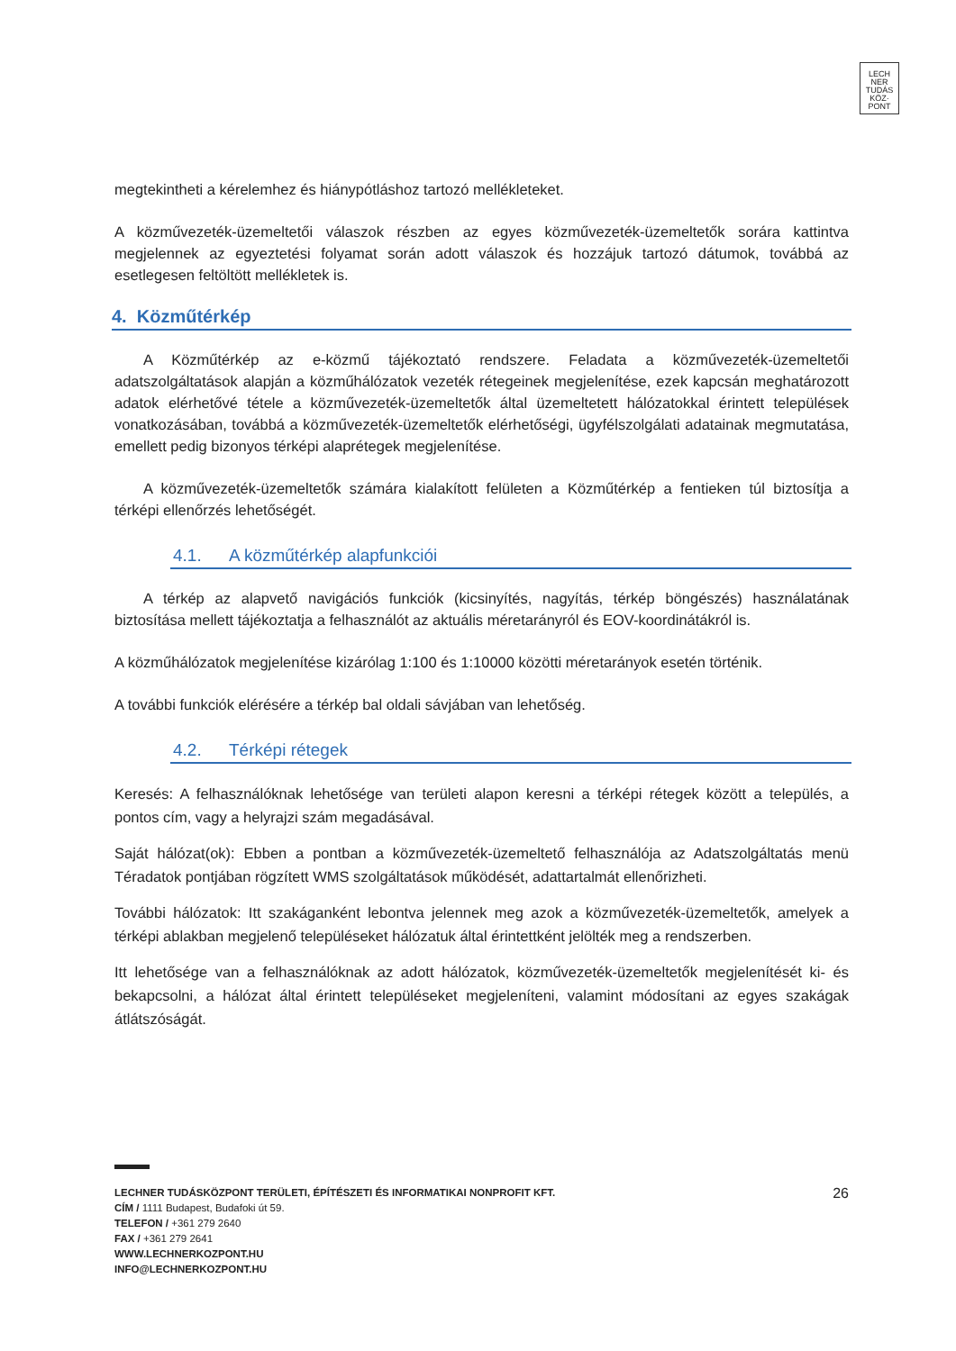LECH
NER
TUDÁS
KÖZ·
PONT
megtekintheti a kérelemhez és hiánypótláshoz tartozó mellékleteket.
A közművezeték-üzemeltetői válaszok részben az egyes közművezeték-üzemeltetők sorára kattintva megjelennek az egyeztetési folyamat során adott válaszok és hozzájuk tartozó dátumok, továbbá az esetlegesen feltöltött mellékletek is.
4. Közműtérkép
A Közműtérkép az e-közmű tájékoztató rendszere. Feladata a közművezeték-üzemeltetői adatszolgáltatások alapján a közműhálózatok vezeték rétegeinek megjelenítése, ezek kapcsán meghatározott adatok elérhetővé tétele a közművezeték-üzemeltetők által üzemeltetett hálózatokkal érintett települések vonatkozásában, továbbá a közművezeték-üzemeltetők elérhetőségi, ügyfélszolgálati adatainak megmutatása, emellett pedig bizonyos térképi alaprétegek megjelenítése.
A közművezeték-üzemeltetők számára kialakított felületen a Közműtérkép a fentieken túl biztosítja a térképi ellenőrzés lehetőségét.
4.1. A közműtérkép alapfunkciói
A térkép az alapvető navigációs funkciók (kicsinyítés, nagyítás, térkép böngészés) használatának biztosítása mellett tájékoztatja a felhasználót az aktuális méretarányról és EOV-koordinátákról is.
A közműhálózatok megjelenítése kizárólag 1:100 és 1:10000 közötti méretarányok esetén történik.
A további funkciók elérésére a térkép bal oldali sávjában van lehetőség.
4.2. Térképi rétegek
Keresés: A felhasználóknak lehetősége van területi alapon keresni a térképi rétegek között a település, a pontos cím, vagy a helyrajzi szám megadásával.
Saját hálózat(ok): Ebben a pontban a közművezeték-üzemeltető felhasználója az Adatszolgáltatás menü Téradatok pontjában rögzített WMS szolgáltatások működését, adattartalmát ellenőrizheti.
További hálózatok: Itt szakáganként lebontva jelennek meg azok a közművezeték-üzemeltetők, amelyek a térképi ablakban megjelenő településeket hálózatuk által érintettként jelölték meg a rendszerben.
Itt lehetősége van a felhasználóknak az adott hálózatok, közművezeték-üzemeltetők megjelenítését ki- és bekapcsolni, a hálózat által érintett településeket megjeleníteni, valamint módosítani az egyes szakágak átlátszóságát.
26
LECHNER TUDÁSKÖZPONT TERÜLETI, ÉPÍTÉSZETI ÉS INFORMATIKAI NONPROFIT KFT.
CÍM / 1111 Budapest, Budafoki út 59.
TELEFON / +361 279 2640
FAX / +361 279 2641
WWW.LECHNERKOZPONT.HU
INFO@LECHNERKOZPONT.HU